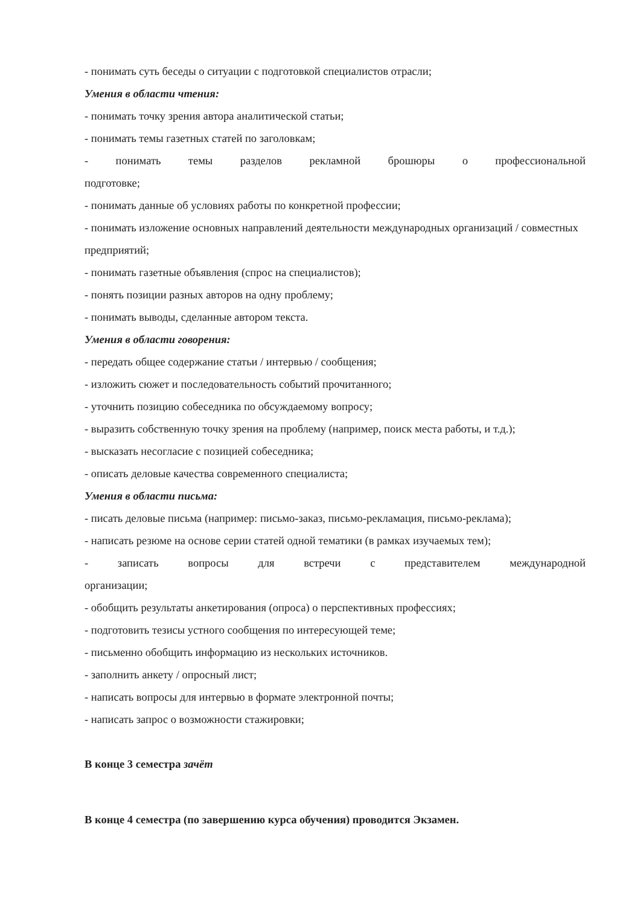- понимать суть беседы о ситуации с подготовкой специалистов отрасли;
Умения в области чтения:
- понимать точку зрения автора аналитической статьи;
- понимать темы газетных статей по заголовкам;
- понимать темы разделов рекламной брошюры о профессиональной
подготовке;
- понимать данные об условиях работы по конкретной профессии;
- понимать изложение основных направлений деятельности международных организаций / совместных предприятий;
- понимать газетные объявления (спрос на специалистов);
- понять позиции разных авторов на одну проблему;
- понимать выводы, сделанные автором текста.
Умения в области говорения:
- передать общее содержание статьи / интервью / сообщения;
- изложить сюжет и последовательность событий прочитанного;
- уточнить позицию собеседника по обсуждаемому вопросу;
- выразить собственную точку зрения на проблему (например, поиск места работы, и т.д.);
- высказать несогласие с позицией собеседника;
- описать деловые качества современного специалиста;
Умения в области письма:
- писать деловые письма (например: письмо-заказ, письмо-рекламация, письмо-реклама);
- написать резюме на основе серии статей одной тематики (в рамках изучаемых тем);
- записать вопросы для встречи с представителем международной
организации;
- обобщить результаты анкетирования (опроса) о перспективных профессиях;
- подготовить тезисы устного сообщения по интересующей теме;
- письменно обобщить информацию из нескольких источников.
- заполнить анкету / опросный лист;
- написать вопросы для интервью в формате электронной почты;
- написать запрос о возможности стажировки;
В конце 3 семестра зачёт
В конце 4 семестра (по завершению курса обучения) проводится Экзамен.